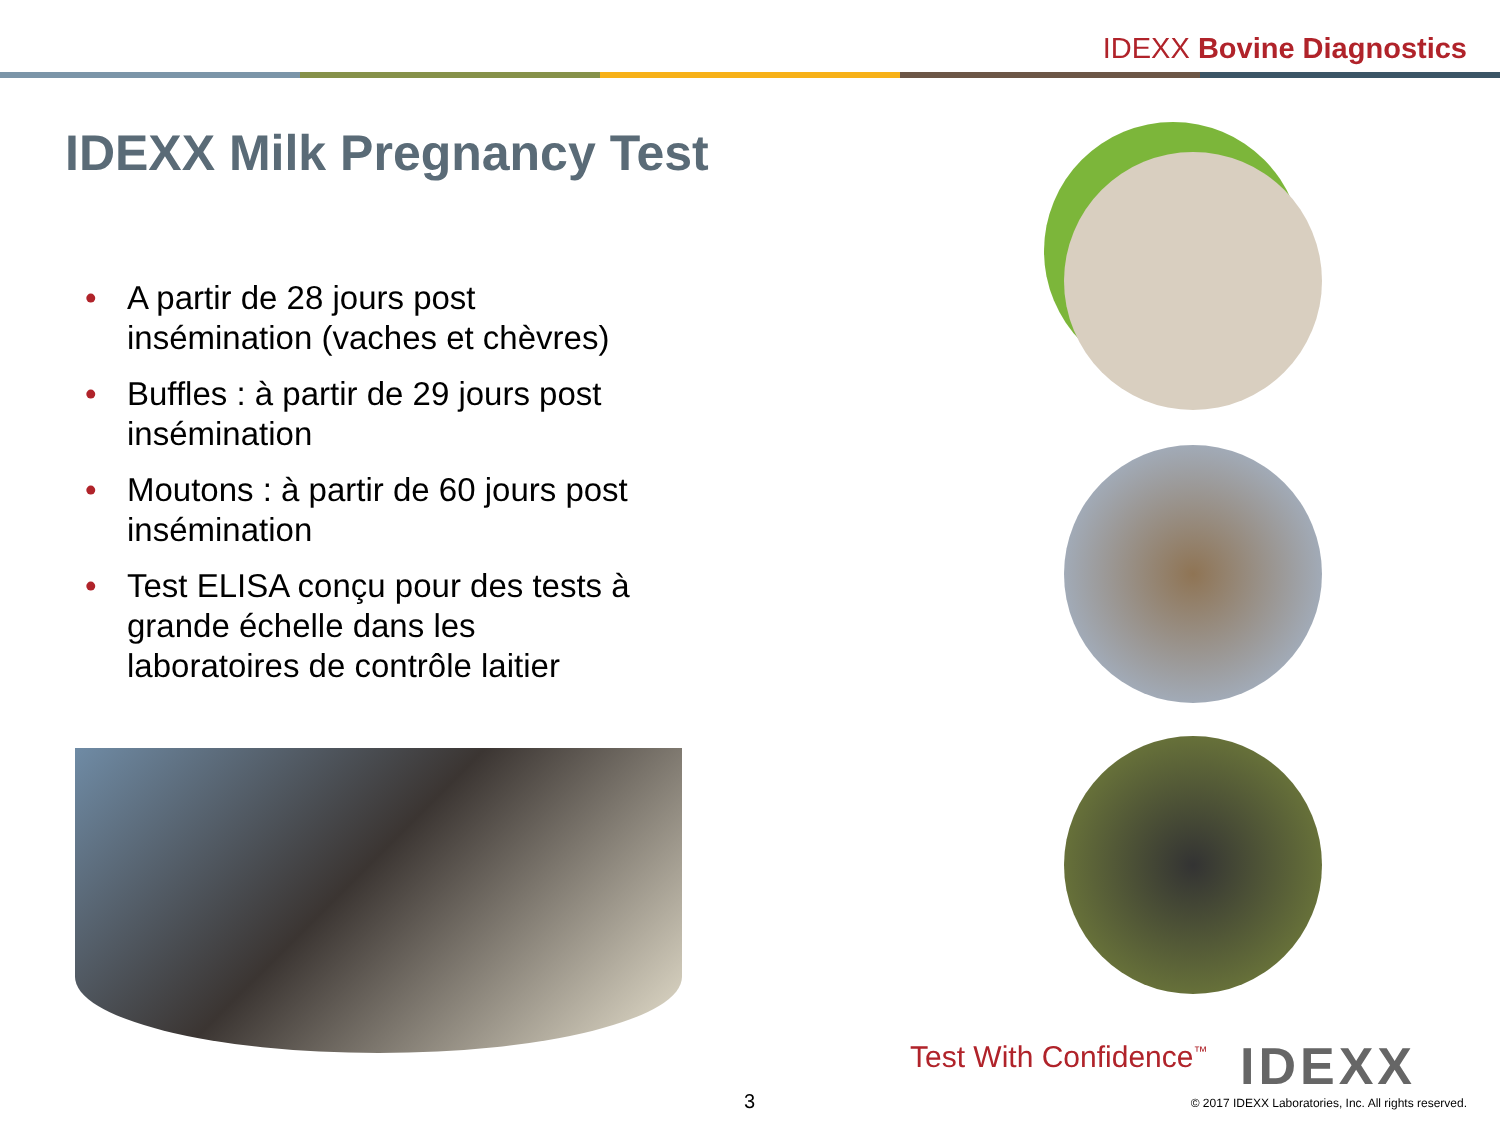IDEXX Bovine Diagnostics
IDEXX Milk Pregnancy Test
• A partir de 28 jours post insémination (vaches et chèvres)
• Buffles : à partir de 29 jours post insémination
• Moutons : à partir de 60 jours post insémination
• Test ELISA conçu pour des tests à grande échelle dans les laboratoires de contrôle laitier
Test With Confidence<sup>™</sup> IDEXX
3
© 2017 IDEXX Laboratories, Inc. All rights reserved.